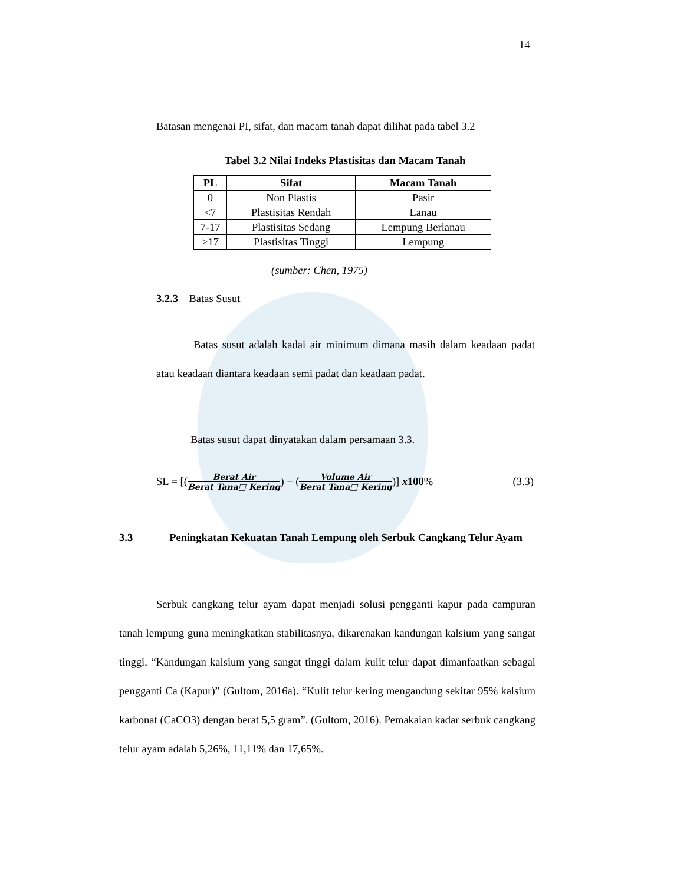14
Batasan mengenai PI, sifat, dan macam tanah dapat dilihat pada tabel 3.2
Tabel 3.2 Nilai Indeks Plastisitas dan Macam Tanah
| PL | Sifat | Macam Tanah |
| --- | --- | --- |
| 0 | Non Plastis | Pasir |
| <7 | Plastisitas Rendah | Lanau |
| 7-17 | Plastisitas Sedang | Lempung Berlanau |
| >17 | Plastisitas Tinggi | Lempung |
(sumber: Chen, 1975)
3.2.3 Batas Susut
Batas susut adalah kadai air minimum dimana masih dalam keadaan padat atau keadaan diantara keadaan semi padat dan keadaan padat.
Batas susut dapat dinyatakan dalam persamaan 3.3.
SL = [(Berat Air Berat Tana□ Kering) − (Volume Air Berat Tana□ Kering)] x100% (3.3)
3.3 Peningkatan Kekuatan Tanah Lempung oleh Serbuk Cangkang Telur Ayam
Serbuk cangkang telur ayam dapat menjadi solusi pengganti kapur pada campuran tanah lempung guna meningkatkan stabilitasnya, dikarenakan kandungan kalsium yang sangat tinggi. “Kandungan kalsium yang sangat tinggi dalam kulit telur dapat dimanfaatkan sebagai pengganti Ca (Kapur)” (Gultom, 2016a). “Kulit telur kering mengandung sekitar 95% kalsium karbonat (CaCO3) dengan berat 5,5 gram”. (Gultom, 2016). Pemakaian kadar serbuk cangkang telur ayam adalah 5,26%, 11,11% dan 17,65%.